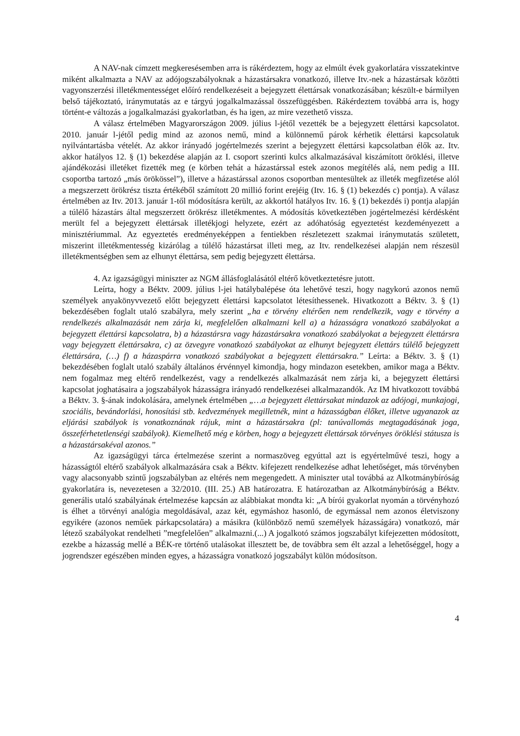A NAV-nak címzett megkeresésemben arra is rákérdeztem, hogy az elmúlt évek gyakorlatára visszatekintve miként alkalmazta a NAV az adójogszabályoknak a házastársakra vonatkozó, illetve Itv.-nek a házastársak közötti vagyonszerzési illetékmentességet előíró rendelkezéseit a bejegyzett élettársak vonatkozásában; készült-e bármilyen belső tájékoztató, iránymutatás az e tárgyú jogalkalmazással összefüggésben. Rákérdeztem továbbá arra is, hogy történt-e változás a jogalkalmazási gyakorlatban, és ha igen, az mire vezethető vissza.
A válasz értelmében Magyarországon 2009. július l-jétől vezették be a bejegyzett élettársi kapcsolatot. 2010. január l-jétől pedig mind az azonos nemű, mind a különnemű párok kérhetik élettársi kapcsolatuk nyilvántartásba vételét. Az akkor irányadó jogértelmezés szerint a bejegyzett élettársi kapcsolatban élők az. Itv. akkor hatályos 12. § (1) bekezdése alapján az I. csoport szerinti kulcs alkalmazásával kiszámított öröklési, illetve ajándékozási illetéket fizették meg (e körben tehát a házastárssal estek azonos megítélés alá, nem pedig a III. csoportba tartozó „más örökössel”), illetve a házastárssal azonos csoportban mentesültek az illeték megfizetése alól a megszerzett örökrész tiszta értékéből számított 20 millió forint erejéig (Itv. 16. § (1) bekezdés c) pontja). A válasz értelmében az Itv. 2013. január 1-től módosításra került, az akkortól hatályos Itv. 16. § (1) bekezdés i) pontja alapján a túlélő házastárs által megszerzett örökrész illetékmentes. A módosítás következtében jogértelmezési kérdésként merült fel a bejegyzett élettársak illetékjogi helyzete, ezért az adóhatóság egyeztetést kezdeményezett a minisztériummal. Az egyeztetés eredményeképpen a fentiekben részletezett szakmai iránymutatás született, miszerint illetékmentesség kizárólag a túlélő házastársat illeti meg, az Itv. rendelkezései alapján nem részesül illetékmentségben sem az elhunyt élettársa, sem pedig bejegyzett élettársa.
4. Az igazságügyi miniszter az NGM állásfoglalásától eltérő következtetésre jutott.
Leírta, hogy a Béktv. 2009. július l-jei hatálybalépése óta lehetővé teszi, hogy nagykorú azonos nemű személyek anyakönyvvezető előtt bejegyzett élettársi kapcsolatot létesíthessenek. Hivatkozott a Béktv. 3. § (1) bekezdésében foglalt utaló szabályra, mely szerint „ha e törvény eltérően nem rendelkezik, vagy e törvény a rendelkezés alkalmazását nem zárja ki, megfelelően alkalmazni kell a) a házasságra vonatkozó szabályokat a bejegyzett élettársi kapcsolatra, b) a házastársra vagy házastársakra vonatkozó szabályokat a bejegyzett élettársra vagy bejegyzett élettársakra, c) az özvegyre vonatkozó szabályokat az elhunyt bejegyzett élettárs túlélő bejegyzett élettársára, (…) f) a házaspárra vonatkozó szabályokat a bejegyzett élettársakra.” Leírta: a Béktv. 3. § (1) bekezdésében foglalt utaló szabály általános érvénnyel kimondja, hogy mindazon esetekben, amikor maga a Béktv. nem fogalmaz meg eltérő rendelkezést, vagy a rendelkezés alkalmazását nem zárja ki, a bejegyzett élettársi kapcsolat joghatásaira a jogszabályok házasságra irányadó rendelkezései alkalmazandók. Az IM hivatkozott továbbá a Béktv. 3. §-ának indokolására, amelynek értelmében „…a bejegyzett élettársakat mindazok az adójogi, munkajogi, szociális, bevándorlási, honosítási stb. kedvezmények megilletnék, mint a házasságban élőket, illetve ugyanazok az eljárási szabályok is vonatkoznának rájuk, mint a házastársakra (pl: tanúvallomás megtagadásának joga, összeférhetetlenségi szabályok). Kiemelhető még e körben, hogy a bejegyzett élettársak törvényes öröklési státusza is a házastársakéval azonos.”
Az igazságügyi tárca értelmezése szerint a normaszöveg egyúttal azt is egyértelművé teszi, hogy a házasságtól eltérő szabályok alkalmazására csak a Béktv. kifejezett rendelkezése adhat lehetőséget, más törvényben vagy alacsonyabb szintű jogszabályban az eltérés nem megengedett. A miniszter utal továbbá az Alkotmánybíróság gyakorlatára is, nevezetesen a 32/2010. (III. 25.) AB határozatra. E határozatban az Alkotmánybíróság a Béktv. generális utaló szabályának értelmezése kapcsán az alábbiakat mondta ki: „A bírói gyakorlat nyomán a törvényhozó is élhet a törvényi analógia megoldásával, azaz két, egymáshoz hasonló, de egymással nem azonos életviszony egyikére (azonos neműek párkapcsolatára) a másikra (különböző nemű személyek házasságára) vonatkozó, már létező szabályokat rendelheti ”megfelelően” alkalmazni.(...) A jogalkotó számos jogszabályt kifejezetten módosított, ezekbe a házasság mellé a BÉK-re történő utalásokat illesztett be, de továbbra sem élt azzal a lehetőséggel, hogy a jogrendszer egészében minden egyes, a házasságra vonatkozó jogszabályt külön módosítson.
4